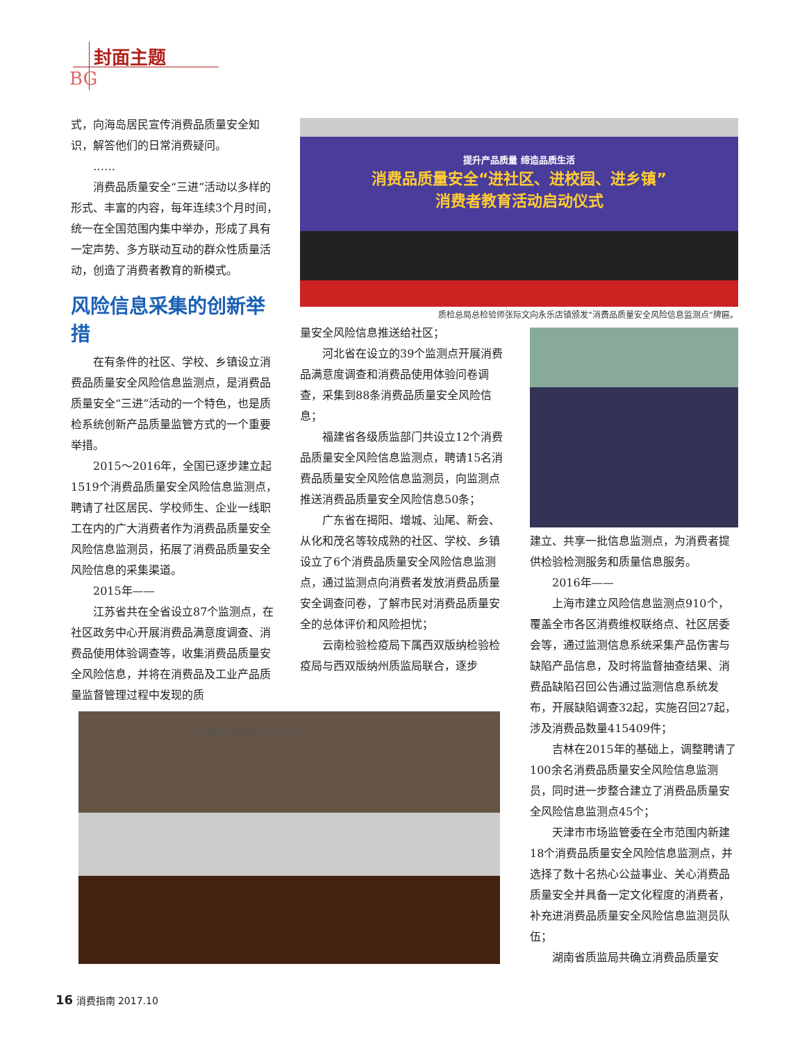封面主题
BG
式，向海岛居民宣传消费品质量安全知识，解答他们的日常消费疑问。
……
消费品质量安全“三进”活动以多样的形式、丰富的内容，每年连续3个月时间，统一在全国范围内集中举办，形成了具有一定声势、多方联动互动的群众性质量活动，创造了消费者教育的新模式。
风险信息采集的创新举措
在有条件的社区、学校、乡镇设立消费品质量安全风险信息监测点，是消费品质量安全“三进”活动的一个特色，也是质检系统创新产品质量监管方式的一个重要举措。
2015～2016年，全国已逐步建立起1519个消费品质量安全风险信息监测点，聘请了社区居民、学校师生、企业一线职工在内的广大消费者作为消费品质量安全风险信息监测员，拓展了消费品质量安全风险信息的采集渠道。
2015年——
江苏省共在全省设立87个监测点，在社区政务中心开展消费品满意度调查、消费品使用体验调查等，收集消费品质量安全风险信息，并将在消费品及工业产品质量监督管理过程中发现的质
提升产品质量 缔造品质生活
消费品质量安全“进社区、进校园、进乡镇”
消费者教育活动启动仪式
质检总局总检验师张际文向永乐店镇颁发“消费品质量安全风险信息监测点”牌匾。
量安全风险信息推送给社区；
河北省在设立的39个监测点开展消费品满意度调查和消费品使用体验问卷调查，采集到88条消费品质量安全风险信息；
福建省各级质监部门共设立12个消费品质量安全风险信息监测点，聘请15名消费品质量安全风险信息监测员，向监测点推送消费品质量安全风险信息50条；
广东省在揭阳、增城、汕尾、新会、从化和茂名等较成熟的社区、学校、乡镇设立了6个消费品质量安全风险信息监测点，通过监测点向消费者发放消费品质量安全调查问卷，了解市民对消费品质量安全的总体评价和风险担忧；
云南检验检疫局下属西双版纳检验检疫局与西双版纳州质监局联合，逐步
建立、共享一批信息监测点，为消费者提供检验检测服务和质量信息服务。
2016年——
上海市建立风险信息监测点910个，覆盖全市各区消费维权联络点、社区居委会等，通过监测信息系统采集产品伤害与缺陷产品信息，及时将监督抽查结果、消费品缺陷召回公告通过监测信息系统发布，开展缺陷调查32起，实施召回27起，涉及消费品数量415409件；
吉林在2015年的基础上，调整聘请了100余名消费品质量安全风险信息监测员，同时进一步整合建立了消费品质量安全风险信息监测点45个；
天津市市场监管委在全市范围内新建18个消费品质量安全风险信息监测点，并选择了数十名热心公益事业、关心消费品质量安全并具备一定文化程度的消费者，补充进消费品质量安全风险信息监测员队伍；
湖南省质监局共确立消费品质量安
出口童装机械物理性能安全要求
16 消费指南 2017.10